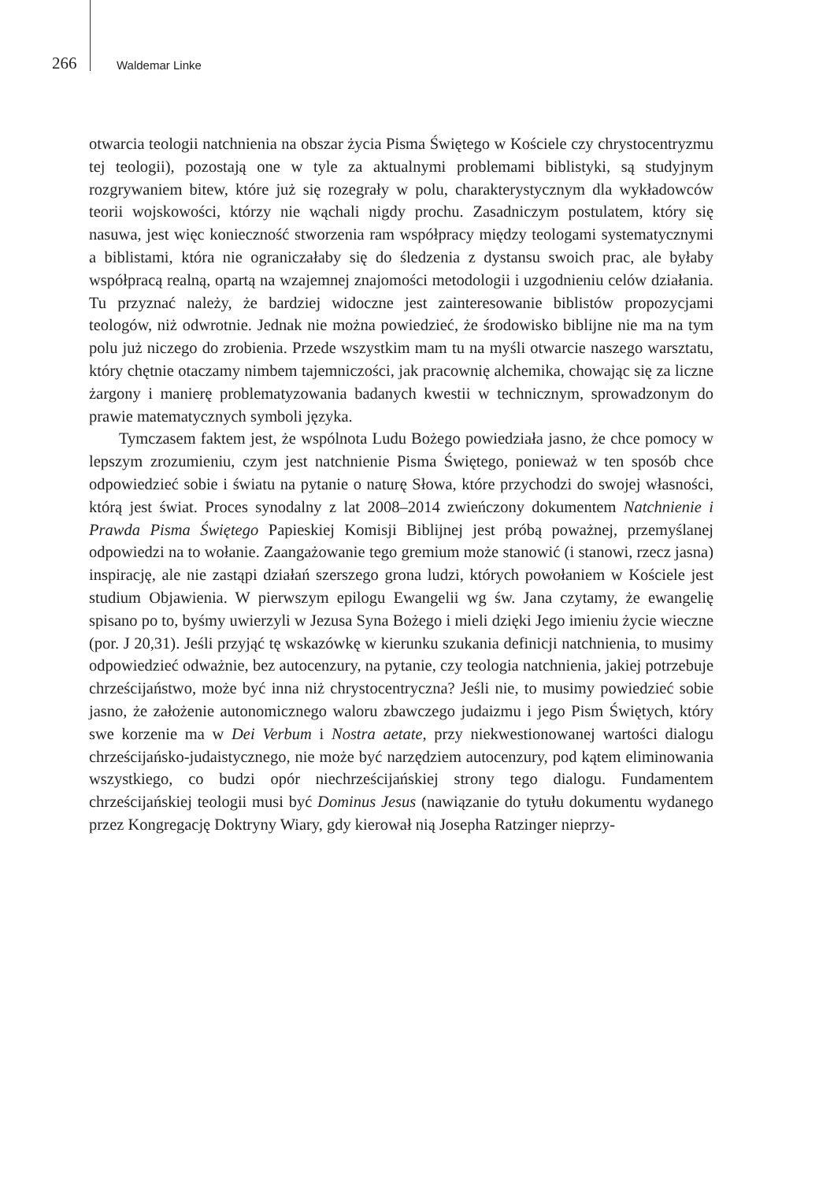266 Waldemar Linke
otwarcia teologii natchnienia na obszar życia Pisma Świętego w Kościele czy chrystocentryzmu tej teologii), pozostają one w tyle za aktualnymi problemami biblistyki, są studyjnym rozgrywaniem bitew, które już się rozegrały w polu, charakterystycznym dla wykładowców teorii wojskowości, którzy nie wąchali nigdy prochu. Zasadniczym postulatem, który się nasuwa, jest więc konieczność stworzenia ram współpracy między teologami systematycznymi a biblistami, która nie ograniczałaby się do śledzenia z dystansu swoich prac, ale byłaby współpracą realną, opartą na wzajemnej znajomości metodologii i uzgodnieniu celów działania. Tu przyznać należy, że bardziej widoczne jest zainteresowanie biblistów propozycjami teologów, niż odwrotnie. Jednak nie można powiedzieć, że środowisko biblijne nie ma na tym polu już niczego do zrobienia. Przede wszystkim mam tu na myśli otwarcie naszego warsztatu, który chętnie otaczamy nimbem tajemniczości, jak pracownię alchemika, chowając się za liczne żargony i manierę problematyzowania badanych kwestii w technicznym, sprowadzonym do prawie matematycznych symboli języka.
Tymczasem faktem jest, że wspólnota Ludu Bożego powiedziała jasno, że chce pomocy w lepszym zrozumieniu, czym jest natchnienie Pisma Świętego, ponieważ w ten sposób chce odpowiedzieć sobie i światu na pytanie o naturę Słowa, które przychodzi do swojej własności, którą jest świat. Proces synodalny z lat 2008–2014 zwieńczony dokumentem Natchnienie i Prawda Pisma Świętego Papieskiej Komisji Biblijnej jest próbą poważnej, przemyślanej odpowiedzi na to wołanie. Zaangażowanie tego gremium może stanowić (i stanowi, rzecz jasna) inspirację, ale nie zastąpi działań szerszego grona ludzi, których powołaniem w Kościele jest studium Objawienia. W pierwszym epilogu Ewangelii wg św. Jana czytamy, że ewangelię spisano po to, byśmy uwierzyli w Jezusa Syna Bożego i mieli dzięki Jego imieniu życie wieczne (por. J 20,31). Jeśli przyjąć tę wskazówkę w kierunku szukania definicji natchnienia, to musimy odpowiedzieć odważnie, bez autocenzury, na pytanie, czy teologia natchnienia, jakiej potrzebuje chrześcijaństwo, może być inna niż chrystocentryczna? Jeśli nie, to musimy powiedzieć sobie jasno, że założenie autonomicznego waloru zbawczego judaizmu i jego Pism Świętych, który swe korzenie ma w Dei Verbum i Nostra aetate, przy niekwestionowanej wartości dialogu chrześcijańsko-judaistycznego, nie może być narzędziem autocenzury, pod kątem eliminowania wszystkiego, co budzi opór niechrześcijańskiej strony tego dialogu. Fundamentem chrześcijańskiej teologii musi być Dominus Jesus (nawiązanie do tytułu dokumentu wydanego przez Kongregację Doktryny Wiary, gdy kierował nią Josepha Ratzinger nieprzy-